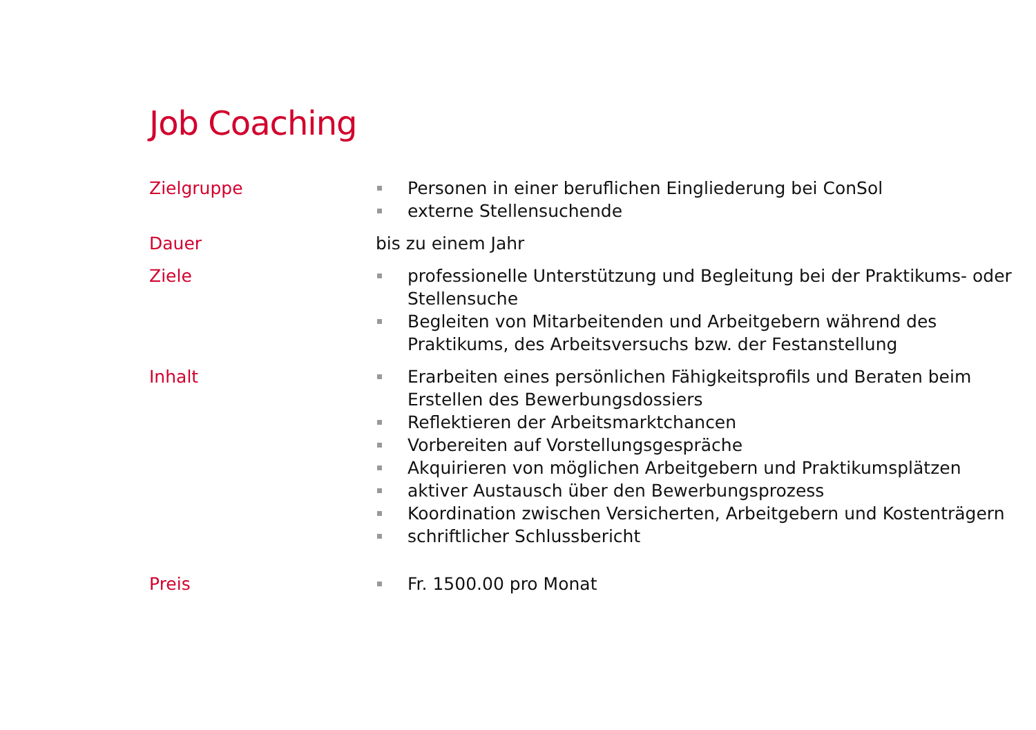Job Coaching
Zielgruppe Personen in einer beruflichen Eingliederung bei ConSol
externe Stellensuchende
Dauer bis zu einem Jahr
Ziele professionelle Unterstützung und Begleitung bei der Praktikums- oder Stellensuche
Begleiten von Mitarbeitenden und Arbeitgebern während des Praktikums, des Arbeitsversuchs bzw. der Festanstellung
Inhalt Erarbeiten eines persönlichen Fähigkeitsprofils und Beraten beim Erstellen des Bewerbungsdossiers
Reflektieren der Arbeitsmarktchancen
Vorbereiten auf Vorstellungsgespräche
Akquirieren von möglichen Arbeitgebern und Praktikumsplätzen
aktiver Austausch über den Bewerbungsprozess
Koordination zwischen Versicherten, Arbeitgebern und Kostenträgern
schriftlicher Schlussbericht
Preis Fr. 1500.00 pro Monat